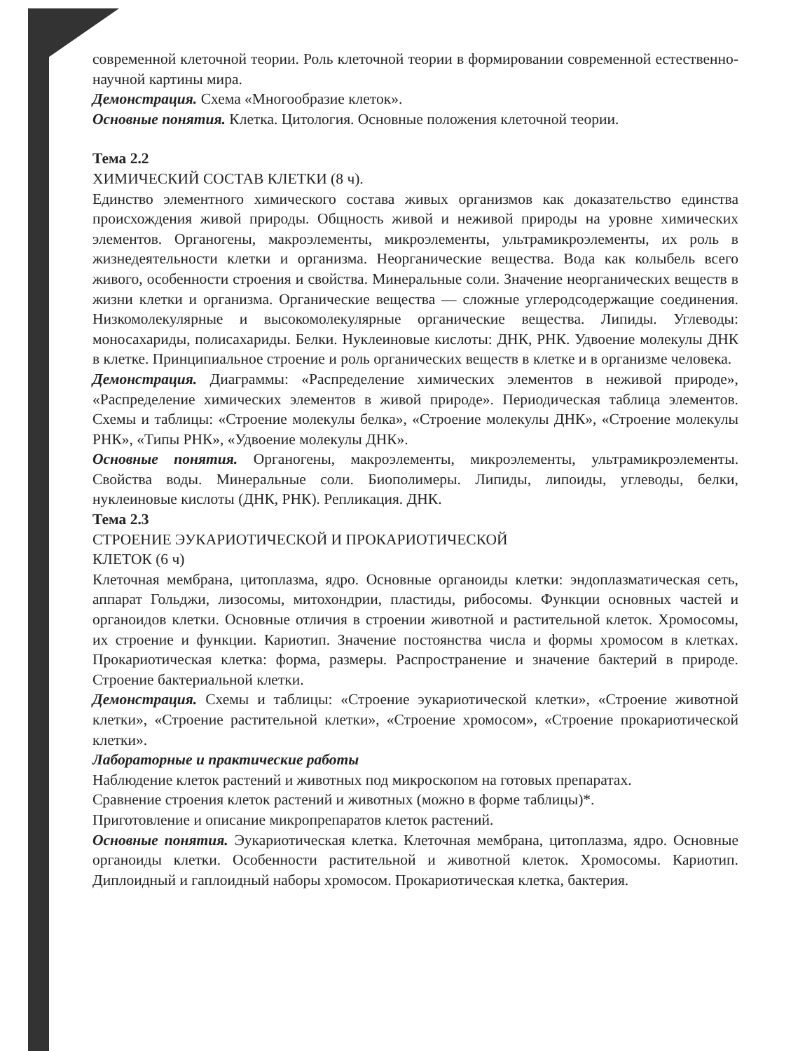современной клеточной теории. Роль клеточной теории в формировании современной естественно-научной картины мира.
Демонстрация. Схема «Многообразие клеток».
Основные понятия. Клетка. Цитология. Основные положения клеточной теории.
Тема 2.2
ХИМИЧЕСКИЙ СОСТАВ КЛЕТКИ (8 ч).
Единство элементного химического состава живых организмов как доказательство единства происхождения живой природы. Общность живой и неживой природы на уровне химических элементов. Органогены, макроэлементы, микроэлементы, ультрамикроэлементы, их роль в жизнедеятельности клетки и организма. Неорганические вещества. Вода как колыбель всего живого, особенности строения и свойства. Минеральные соли. Значение неорганических веществ в жизни клетки и организма. Органические вещества — сложные углеродсодержащие соединения. Низкомолекулярные и высокомолекулярные органические вещества. Липиды. Углеводы: моносахариды, полисахариды. Белки. Нуклеиновые кислоты: ДНК, РНК. Удвоение молекулы ДНК в клетке. Принципиальное строение и роль органических веществ в клетке и в организме человека.
Демонстрация. Диаграммы: «Распределение химических элементов в неживой природе», «Распределение химических элементов в живой природе». Периодическая таблица элементов. Схемы и таблицы: «Строение молекулы белка», «Строение молекулы ДНК», «Строение молекулы РНК», «Типы РНК», «Удвоение молекулы ДНК».
Основные понятия. Органогены, макроэлементы, микроэлементы, ультрамикроэлементы. Свойства воды. Минеральные соли. Биополимеры. Липиды, липоиды, углеводы, белки, нуклеиновые кислоты (ДНК, РНК). Репликация. ДНК.
Тема 2.3
СТРОЕНИЕ ЭУКАРИОТИЧЕСКОЙ И ПРОКАРИОТИЧЕСКОЙ
КЛЕТОК (6 ч)
Клеточная мембрана, цитоплазма, ядро. Основные органоиды клетки: эндоплазматическая сеть, аппарат Гольджи, лизосомы, митохондрии, пластиды, рибосомы. Функции основных частей и органоидов клетки. Основные отличия в строении животной и растительной клеток. Хромосомы, их строение и функции. Кариотип. Значение постоянства числа и формы хромосом в клетках. Прокариотическая клетка: форма, размеры. Распространение и значение бактерий в природе. Строение бактериальной клетки.
Демонстрация. Схемы и таблицы: «Строение эукариотической клетки», «Строение животной клетки», «Строение растительной клетки», «Строение хромосом», «Строение прокариотической клетки».
Лабораторные и практические работы
Наблюдение клеток растений и животных под микроскопом на готовых препаратах.
Сравнение строения клеток растений и животных (можно в форме таблицы)*.
Приготовление и описание микропрепаратов клеток растений.
Основные понятия. Эукариотическая клетка. Клеточная мембрана, цитоплазма, ядро. Основные органоиды клетки. Особенности растительной и животной клеток. Хромосомы. Кариотип. Диплоидный и гаплоидный наборы хромосом. Прокариотическая клетка, бактерия.